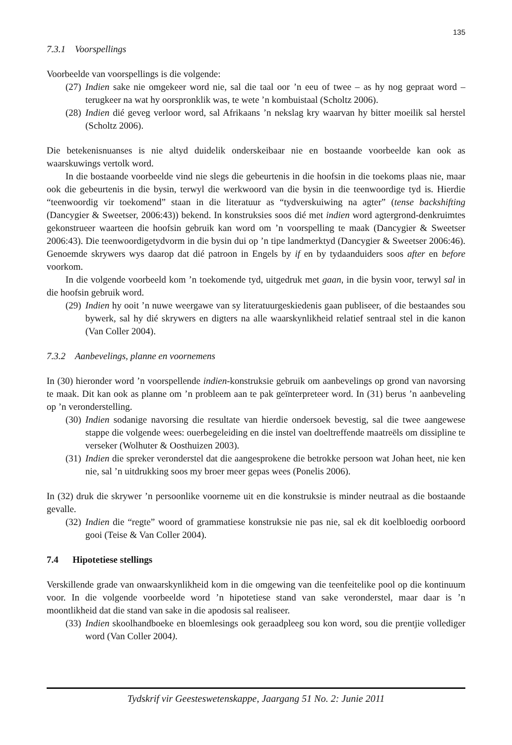135
7.3.1 Voorspellings
Voorbeelde van voorspellings is die volgende:
(27)
Indien sake nie omgekeer word nie, sal die taal oor ’n eeu of twee – as hy nog gepraat word – terugkeer na wat hy oorspronklik was, te wete ’n kombuistaal (Scholtz 2006).
(28)
Indien dié geveg verloor word, sal Afrikaans ’n nekslag kry waarvan hy bitter moeilik sal herstel (Scholtz 2006).
Die betekenisnuanses is nie altyd duidelik onderskeibaar nie en bostaande voorbeelde kan ook as waarskuwings vertolk word.
In die bostaande voorbeelde vind nie slegs die gebeurtenis in die hoofsin in die toekoms plaas nie, maar ook die gebeurtenis in die bysin, terwyl die werkwoord van die bysin in die teenwoordige tyd is. Hierdie “teenwoordig vir toekomend” staan in die literatuur as “tydverskuiwing na agter” (tense backshifting (Dancygier & Sweetser, 2006:43)) bekend. In konstruksies soos dié met indien word agtergrond-denkruimtes gekonstrueer waarteen die hoofsin gebruik kan word om ’n voorspelling te maak (Dancygier & Sweetser 2006:43). Die teenwoordigetydvorm in die bysin dui op ’n tipe landmerktyd (Dancygier & Sweetser 2006:46). Genoemde skrywers wys daarop dat dié patroon in Engels by if en by tydaanduiders soos after en before voorkom.
In die volgende voorbeeld kom ’n toekomende tyd, uitgedruk met gaan, in die bysin voor, terwyl sal in die hoofsin gebruik word.
(29)
Indien hy ooit ’n nuwe weergawe van sy literatuurgeskiedenis gaan publiseer, of die bestaandes sou bywerk, sal hy dié skrywers en digters na alle waarskynlikheid relatief sentraal stel in die kanon (Van Coller 2004).
7.3.2 Aanbevelings, planne en voornemens
In (30) hieronder word ’n voorspellende indien-konstruksie gebruik om aanbevelings op grond van navorsing te maak. Dit kan ook as planne om ’n probleem aan te pak geïnterpreteer word. In (31) berus ’n aanbeveling op ’n veronderstelling.
(30)
Indien sodanige navorsing die resultate van hierdie ondersoek bevestig, sal die twee aangewese stappe die volgende wees: ouerbegeleiding en die instel van doeltreffende maatreëls om dissipline te verseker (Wolhuter & Oosthuizen 2003).
(31)
Indien die spreker veronderstel dat die aangesprokene die betrokke persoon wat Johan heet, nie ken nie, sal ’n uitdrukking soos my broer meer gepas wees (Ponelis 2006).
In (32) druk die skrywer ’n persoonlike voorneme uit en die konstruksie is minder neutraal as die bostaande gevalle.
(32)
Indien die “regte” woord of grammatiese konstruksie nie pas nie, sal ek dit koelbloedig oorboord gooi (Teise & Van Coller 2004).
7.4 Hipotetiese stellings
Verskillende grade van onwaarskynlikheid kom in die omgewing van die teenfeitelike pool op die kontinuum voor. In die volgende voorbeelde word ’n hipotetiese stand van sake veronderstel, maar daar is ’n moontlikheid dat die stand van sake in die apodosis sal realiseer.
(33)
Indien skoolhandboeke en bloemlesings ook geraadpleeg sou kon word, sou die prentjie vollediger word (Van Coller 2004).
Tydskrif vir Geesteswetenskappe, Jaargang 51 No. 2: Junie 2011